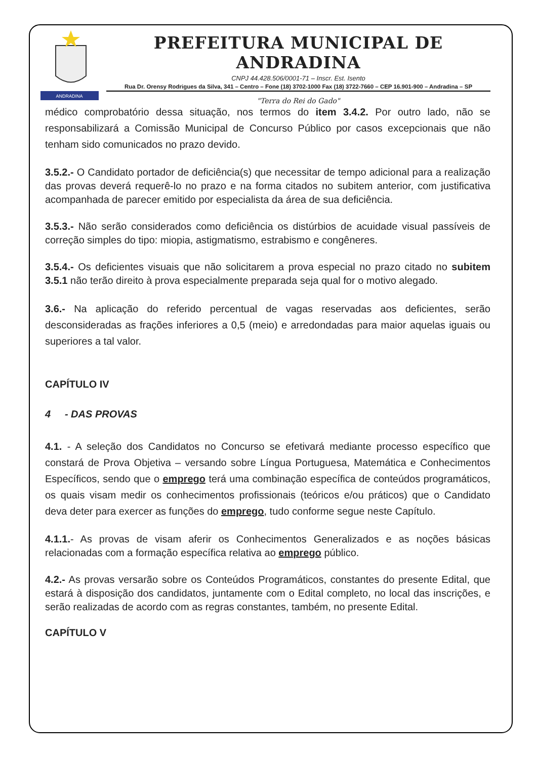ANDRADINA
PREFEITURA MUNICIPAL DE ANDRADINA
CNPJ 44.428.506/0001-71 – Inscr. Est. Isento
Rua Dr. Orensy Rodrigues da Silva, 341 – Centro – Fone (18) 3702-1000 Fax (18) 3722-7660 – CEP 16.901-900 – Andradina – SP
"Terra do Rei do Gado"
médico comprobatório dessa situação, nos termos do item 3.4.2. Por outro lado, não se responsabilizará a Comissão Municipal de Concurso Público por casos excepcionais que não tenham sido comunicados no prazo devido.
3.5.2.- O Candidato portador de deficiência(s) que necessitar de tempo adicional para a realização das provas deverá requerê-lo no prazo e na forma citados no subitem anterior, com justificativa acompanhada de parecer emitido por especialista da área de sua deficiência.
3.5.3.- Não serão considerados como deficiência os distúrbios de acuidade visual passíveis de correção simples do tipo: miopia, astigmatismo, estrabismo e congêneres.
3.5.4.- Os deficientes visuais que não solicitarem a prova especial no prazo citado no subitem 3.5.1 não terão direito à prova especialmente preparada seja qual for o motivo alegado.
3.6.- Na aplicação do referido percentual de vagas reservadas aos deficientes, serão desconsideradas as frações inferiores a 0,5 (meio) e arredondadas para maior aquelas iguais ou superiores a tal valor.
CAPÍTULO IV
4 - DAS PROVAS
4.1. - A seleção dos Candidatos no Concurso se efetivará mediante processo específico que constará de Prova Objetiva – versando sobre Língua Portuguesa, Matemática e Conhecimentos Específicos, sendo que o emprego terá uma combinação específica de conteúdos programáticos, os quais visam medir os conhecimentos profissionais (teóricos e/ou práticos) que o Candidato deva deter para exercer as funções do emprego, tudo conforme segue neste Capítulo.
4.1.1.- As provas de visam aferir os Conhecimentos Generalizados e as noções básicas relacionadas com a formação específica relativa ao emprego público.
4.2.- As provas versarão sobre os Conteúdos Programáticos, constantes do presente Edital, que estará à disposição dos candidatos, juntamente com o Edital completo, no local das inscrições, e serão realizadas de acordo com as regras constantes, também, no presente Edital.
CAPÍTULO V